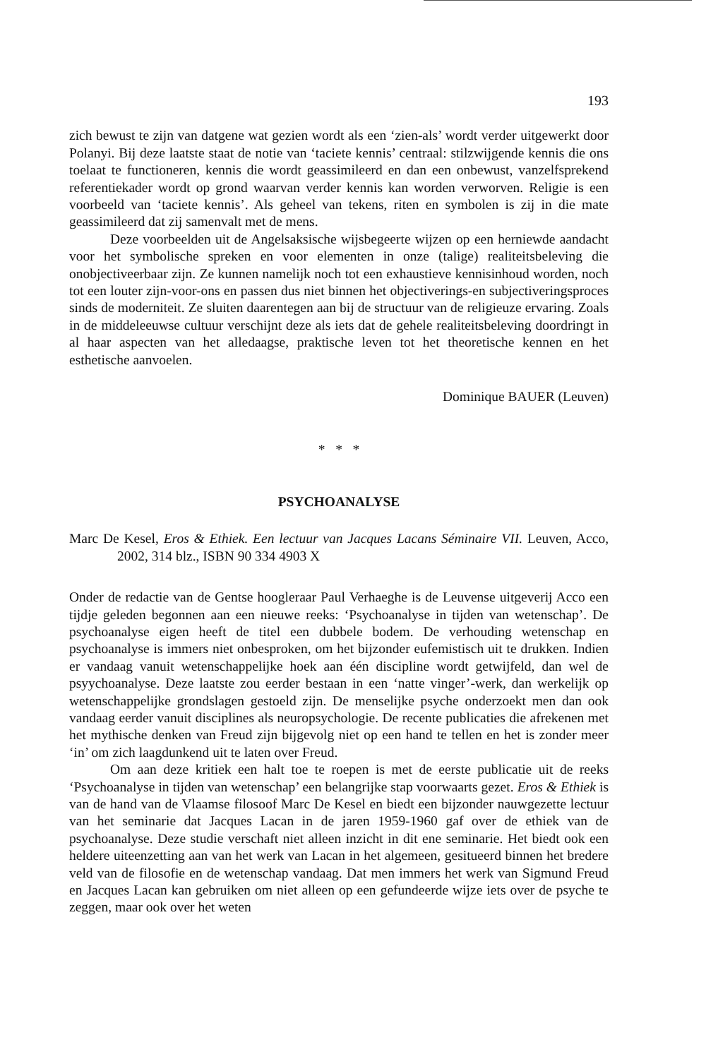193
zich bewust te zijn van datgene wat gezien wordt als een ‘zien-als’ wordt verder uitgewerkt door Polanyi. Bij deze laatste staat de notie van ‘taciete kennis’ centraal: stilzwijgende kennis die ons toelaat te functioneren, kennis die wordt geassimileerd en dan een onbewust, vanzelfsprekend referentiekader wordt op grond waarvan verder kennis kan worden verworven. Religie is een voorbeeld van ‘taciete kennis’. Als geheel van tekens, riten en symbolen is zij in die mate geassimileerd dat zij samenvalt met de mens.
Deze voorbeelden uit de Angelsaksische wijsbegeerte wijzen op een herniewde aandacht voor het symbolische spreken en voor elementen in onze (talige) realiteitsbeleving die onobjectiveerbaar zijn. Ze kunnen namelijk noch tot een exhaustieve kennisinhoud worden, noch tot een louter zijn-voor-ons en passen dus niet binnen het objectiverings-en subjectiveringsproces sinds de moderniteit. Ze sluiten daarentegen aan bij de structuur van de religieuze ervaring. Zoals in de middeleeuwse cultuur verschijnt deze als iets dat de gehele realiteitsbeleving doordringt in al haar aspecten van het alledaagse, praktische leven tot het theoretische kennen en het esthetische aanvoelen.
Dominique BAUER (Leuven)
* * *
PSYCHOANALYSE
Marc De Kesel, Eros & Ethiek. Een lectuur van Jacques Lacans Séminaire VII. Leuven, Acco, 2002, 314 blz., ISBN 90 334 4903 X
Onder de redactie van de Gentse hoogleraar Paul Verhaeghe is de Leuvense uitgeverij Acco een tijdje geleden begonnen aan een nieuwe reeks: ‘Psychoanalyse in tijden van wetenschap’. De psychoanalyse eigen heeft de titel een dubbele bodem. De verhouding wetenschap en psychoanalyse is immers niet onbesproken, om het bijzonder eufemistisch uit te drukken. Indien er vandaag vanuit wetenschappelijke hoek aan één discipline wordt getwijfeld, dan wel de psyychoanalyse. Deze laatste zou eerder bestaan in een ‘natte vinger’-werk, dan werkelijk op wetenschappelijke grondslagen gestoeld zijn. De menselijke psyche onderzoekt men dan ook vandaag eerder vanuit disciplines als neuropsychologie. De recente publicaties die afrekenen met het mythische denken van Freud zijn bijgevolg niet op een hand te tellen en het is zonder meer ‘in’ om zich laagdunkend uit te laten over Freud.
Om aan deze kritiek een halt toe te roepen is met de eerste publicatie uit de reeks ‘Psychoanalyse in tijden van wetenschap’ een belangrijke stap voorwaarts gezet. Eros & Ethiek is van de hand van de Vlaamse filosoof Marc De Kesel en biedt een bijzonder nauwgezette lectuur van het seminarie dat Jacques Lacan in de jaren 1959-1960 gaf over de ethiek van de psychoanalyse. Deze studie verschaft niet alleen inzicht in dit ene seminarie. Het biedt ook een heldere uiteenzetting aan van het werk van Lacan in het algemeen, gesitueerd binnen het bredere veld van de filosofie en de wetenschap vandaag. Dat men immers het werk van Sigmund Freud en Jacques Lacan kan gebruiken om niet alleen op een gefundeerde wijze iets over de psyche te zeggen, maar ook over het weten